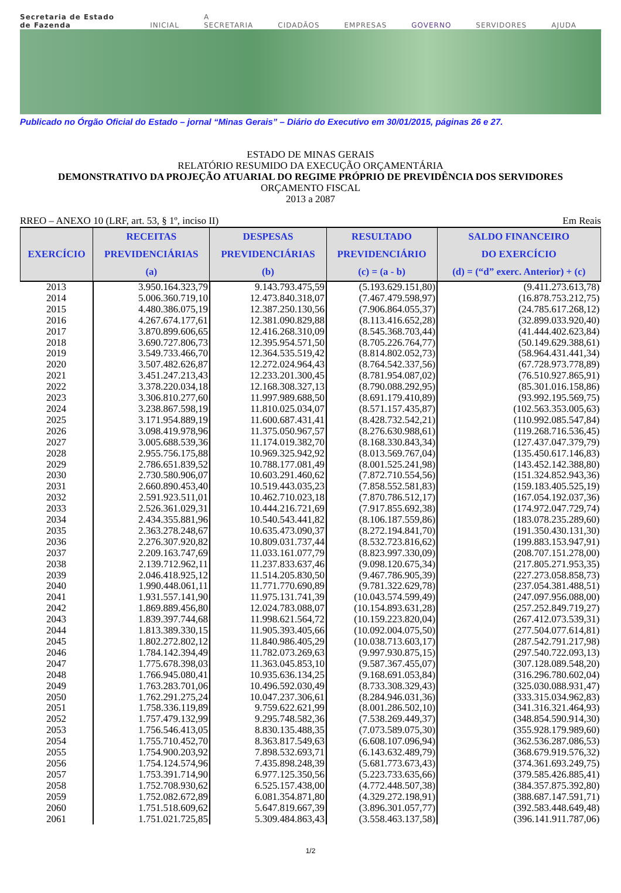Secretaria de Estado de Fazenda INICIAL A SECRETARIA CIDADÃOS EMPRESAS GOVERNO SERVIDORES AJUDA
Publicado no Órgão Oficial do Estado – jornal “Minas Gerais” – Diário do Executivo em 30/01/2015, páginas 26 e 27.
ESTADO DE MINAS GERAIS
RELATÓRIO RESUMIDO DA EXECUÇÃO ORÇAMENTÁRIA
DEMONSTRATIVO DA PROJEÇÃO ATUARIAL DO REGIME PRÓPRIO DE PREVIDÊNCIA DOS SERVIDORES
ORÇAMENTO FISCAL
2013 a 2087
RREO – ANEXO 10 (LRF, art. 53, § 1º, inciso II) Em Reais
| EXERCÍCIO | RECEITAS PREVIDENCIÁRIAS (a) | DESPESAS PREVIDENCIÁRIAS (b) | RESULTADO PREVIDENCIÁRIO (c) = (a - b) | SALDO FINANCEIRO DO EXERCÍCIO (d) = (“d” exerc. Anterior) + (c) |
| --- | --- | --- | --- | --- |
| 2013 | 3.950.164.323,79 | 9.143.793.475,59 | (5.193.629.151,80) | (9.411.273.613,78) |
| 2014 | 5.006.360.719,10 | 12.473.840.318,07 | (7.467.479.598,97) | (16.878.753.212,75) |
| 2015 | 4.480.386.075,19 | 12.387.250.130,56 | (7.906.864.055,37) | (24.785.617.268,12) |
| 2016 | 4.267.674.177,61 | 12.381.090.829,88 | (8.113.416.652,28) | (32.899.033.920,40) |
| 2017 | 3.870.899.606,65 | 12.416.268.310,09 | (8.545.368.703,44) | (41.444.402.623,84) |
| 2018 | 3.690.727.806,73 | 12.395.954.571,50 | (8.705.226.764,77) | (50.149.629.388,61) |
| 2019 | 3.549.733.466,70 | 12.364.535.519,42 | (8.814.802.052,73) | (58.964.431.441,34) |
| 2020 | 3.507.482.626,87 | 12.272.024.964,43 | (8.764.542.337,56) | (67.728.973.778,89) |
| 2021 | 3.451.247.213,43 | 12.233.201.300,45 | (8.781.954.087,02) | (76.510.927.865,91) |
| 2022 | 3.378.220.034,18 | 12.168.308.327,13 | (8.790.088.292,95) | (85.301.016.158,86) |
| 2023 | 3.306.810.277,60 | 11.997.989.688,50 | (8.691.179.410,89) | (93.992.195.569,75) |
| 2024 | 3.238.867.598,19 | 11.810.025.034,07 | (8.571.157.435,87) | (102.563.353.005,63) |
| 2025 | 3.171.954.889,19 | 11.600.687.431,41 | (8.428.732.542,21) | (110.992.085.547,84) |
| 2026 | 3.098.419.978,96 | 11.375.050.967,57 | (8.276.630.988,61) | (119.268.716.536,45) |
| 2027 | 3.005.688.539,36 | 11.174.019.382,70 | (8.168.330.843,34) | (127.437.047.379,79) |
| 2028 | 2.955.756.175,88 | 10.969.325.942,92 | (8.013.569.767,04) | (135.450.617.146,83) |
| 2029 | 2.786.651.839,52 | 10.788.177.081,49 | (8.001.525.241,98) | (143.452.142.388,80) |
| 2030 | 2.730.580.906,07 | 10.603.291.460,62 | (7.872.710.554,56) | (151.324.852.943,36) |
| 2031 | 2.660.890.453,40 | 10.519.443.035,23 | (7.858.552.581,83) | (159.183.405.525,19) |
| 2032 | 2.591.923.511,01 | 10.462.710.023,18 | (7.870.786.512,17) | (167.054.192.037,36) |
| 2033 | 2.526.361.029,31 | 10.444.216.721,69 | (7.917.855.692,38) | (174.972.047.729,74) |
| 2034 | 2.434.355.881,96 | 10.540.543.441,82 | (8.106.187.559,86) | (183.078.235.289,60) |
| 2035 | 2.363.278.248,67 | 10.635.473.090,37 | (8.272.194.841,70) | (191.350.430.131,30) |
| 2036 | 2.276.307.920,82 | 10.809.031.737,44 | (8.532.723.816,62) | (199.883.153.947,91) |
| 2037 | 2.209.163.747,69 | 11.033.161.077,79 | (8.823.997.330,09) | (208.707.151.278,00) |
| 2038 | 2.139.712.962,11 | 11.237.833.637,46 | (9.098.120.675,34) | (217.805.271.953,35) |
| 2039 | 2.046.418.925,12 | 11.514.205.830,50 | (9.467.786.905,39) | (227.273.058.858,73) |
| 2040 | 1.990.448.061,11 | 11.771.770.690,89 | (9.781.322.629,78) | (237.054.381.488,51) |
| 2041 | 1.931.557.141,90 | 11.975.131.741,39 | (10.043.574.599,49) | (247.097.956.088,00) |
| 2042 | 1.869.889.456,80 | 12.024.783.088,07 | (10.154.893.631,28) | (257.252.849.719,27) |
| 2043 | 1.839.397.744,68 | 11.998.621.564,72 | (10.159.223.820,04) | (267.412.073.539,31) |
| 2044 | 1.813.389.330,15 | 11.905.393.405,66 | (10.092.004.075,50) | (277.504.077.614,81) |
| 2045 | 1.802.272.802,12 | 11.840.986.405,29 | (10.038.713.603,17) | (287.542.791.217,98) |
| 2046 | 1.784.142.394,49 | 11.782.073.269,63 | (9.997.930.875,15) | (297.540.722.093,13) |
| 2047 | 1.775.678.398,03 | 11.363.045.853,10 | (9.587.367.455,07) | (307.128.089.548,20) |
| 2048 | 1.766.945.080,41 | 10.935.636.134,25 | (9.168.691.053,84) | (316.296.780.602,04) |
| 2049 | 1.763.283.701,06 | 10.496.592.030,49 | (8.733.308.329,43) | (325.030.088.931,47) |
| 2050 | 1.762.291.275,24 | 10.047.237.306,61 | (8.284.946.031,36) | (333.315.034.962,83) |
| 2051 | 1.758.336.119,89 | 9.759.622.621,99 | (8.001.286.502,10) | (341.316.321.464,93) |
| 2052 | 1.757.479.132,99 | 9.295.748.582,36 | (7.538.269.449,37) | (348.854.590.914,30) |
| 2053 | 1.756.546.413,05 | 8.830.135.488,35 | (7.073.589.075,30) | (355.928.179.989,60) |
| 2054 | 1.755.710.452,70 | 8.363.817.549,63 | (6.608.107.096,94) | (362.536.287.086,53) |
| 2055 | 1.754.900.203,92 | 7.898.532.693,71 | (6.143.632.489,79) | (368.679.919.576,32) |
| 2056 | 1.754.124.574,96 | 7.435.898.248,39 | (5.681.773.673,43) | (374.361.693.249,75) |
| 2057 | 1.753.391.714,90 | 6.977.125.350,56 | (5.223.733.635,66) | (379.585.426.885,41) |
| 2058 | 1.752.708.930,62 | 6.525.157.438,00 | (4.772.448.507,38) | (384.357.875.392,80) |
| 2059 | 1.752.082.672,89 | 6.081.354.871,80 | (4.329.272.198,91) | (388.687.147.591,71) |
| 2060 | 1.751.518.609,62 | 5.647.819.667,39 | (3.896.301.057,77) | (392.583.448.649,48) |
| 2061 | 1.751.021.725,85 | 5.309.484.863,43 | (3.558.463.137,58) | (396.141.911.787,06) |
1/2